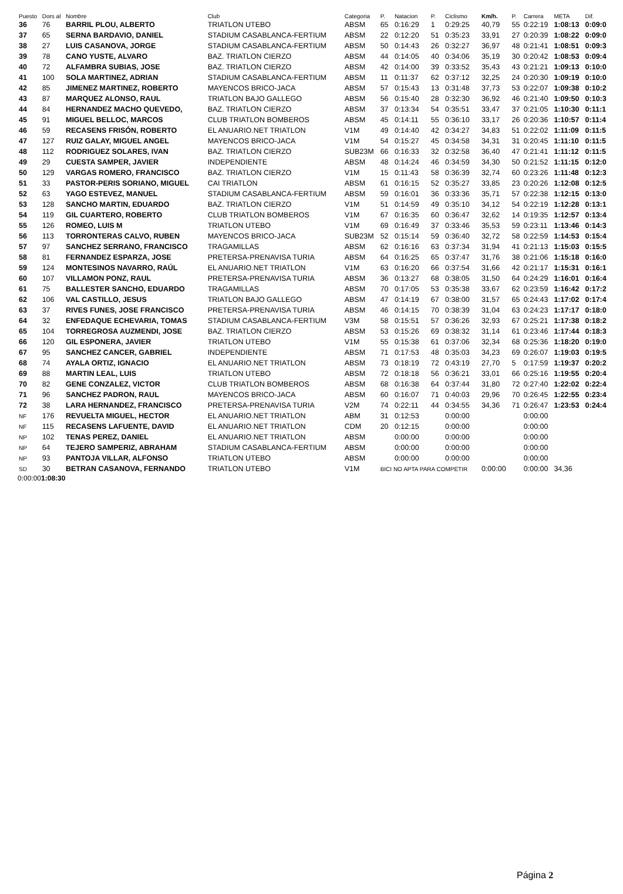| Puesto | Dors al | Nombre | Club | Categoria | P. | Natacion | P. | Ciclismo | Km/h. | P. | Carrera | META | Dif. |
| --- | --- | --- | --- | --- | --- | --- | --- | --- | --- | --- | --- | --- | --- |
| 36 | 76 | BARRIL PLOU, ALBERTO | TRIATLON UTEBO | ABSM | 65 | 0:16:29 | 1 | 0:29:25 | 40,79 | 55 | 0:22:19 | 1:08:13 | 0:09:0 |
| 37 | 65 | SERNA BARDAVIO, DANIEL | STADIUM CASABLANCA-FERTIUM | ABSM | 22 | 0:12:20 | 51 | 0:35:23 | 33,91 | 27 | 0:20:39 | 1:08:22 | 0:09:0 |
| 38 | 27 | LUIS CASANOVA, JORGE | STADIUM CASABLANCA-FERTIUM | ABSM | 50 | 0:14:43 | 26 | 0:32:27 | 36,97 | 48 | 0:21:41 | 1:08:51 | 0:09:3 |
| 39 | 78 | CANO YUSTE, ALVARO | BAZ. TRIATLON CIERZO | ABSM | 44 | 0:14:05 | 40 | 0:34:06 | 35,19 | 30 | 0:20:42 | 1:08:53 | 0:09:4 |
| 40 | 72 | ALFAMBRA SUBIAS, JOSE | BAZ. TRIATLON CIERZO | ABSM | 42 | 0:14:00 | 39 | 0:33:52 | 35,43 | 43 | 0:21:21 | 1:09:13 | 0:10:0 |
| 41 | 100 | SOLA MARTINEZ, ADRIAN | STADIUM CASABLANCA-FERTIUM | ABSM | 11 | 0:11:37 | 62 | 0:37:12 | 32,25 | 24 | 0:20:30 | 1:09:19 | 0:10:0 |
| 42 | 85 | JIMENEZ MARTINEZ, ROBERTO | MAYENCOS BRICO-JACA | ABSM | 57 | 0:15:43 | 13 | 0:31:48 | 37,73 | 53 | 0:22:07 | 1:09:38 | 0:10:2 |
| 43 | 87 | MARQUEZ ALONSO, RAUL | TRIATLON BAJO GALLEGO | ABSM | 56 | 0:15:40 | 28 | 0:32:30 | 36,92 | 46 | 0:21:40 | 1:09:50 | 0:10:3 |
| 44 | 84 | HERNANDEZ MACHO QUEVEDO, | BAZ. TRIATLON CIERZO | ABSM | 37 | 0:13:34 | 54 | 0:35:51 | 33,47 | 37 | 0:21:05 | 1:10:30 | 0:11:1 |
| 45 | 91 | MIGUEL BELLOC, MARCOS | CLUB TRIATLON BOMBEROS | ABSM | 45 | 0:14:11 | 55 | 0:36:10 | 33,17 | 26 | 0:20:36 | 1:10:57 | 0:11:4 |
| 46 | 59 | RECASENS FRISÓN, ROBERTO | EL ANUARIO.NET TRIATLON | V1M | 49 | 0:14:40 | 42 | 0:34:27 | 34,83 | 51 | 0:22:02 | 1:11:09 | 0:11:5 |
| 47 | 127 | RUIZ GALAY, MIGUEL ANGEL | MAYENCOS BRICO-JACA | V1M | 54 | 0:15:27 | 45 | 0:34:58 | 34,31 | 31 | 0:20:45 | 1:11:10 | 0:11:5 |
| 48 | 112 | RODRIGUEZ SOLARES, IVAN | BAZ. TRIATLON CIERZO | SUB23M | 66 | 0:16:33 | 32 | 0:32:58 | 36,40 | 47 | 0:21:41 | 1:11:12 | 0:11:5 |
| 49 | 29 | CUESTA SAMPER, JAVIER | INDEPENDIENTE | ABSM | 48 | 0:14:24 | 46 | 0:34:59 | 34,30 | 50 | 0:21:52 | 1:11:15 | 0:12:0 |
| 50 | 129 | VARGAS ROMERO, FRANCISCO | BAZ. TRIATLON CIERZO | V1M | 15 | 0:11:43 | 58 | 0:36:39 | 32,74 | 60 | 0:23:26 | 1:11:48 | 0:12:3 |
| 51 | 33 | PASTOR-PERIS SORIANO, MIGUEL | CAI TRIATLON | ABSM | 61 | 0:16:15 | 52 | 0:35:27 | 33,85 | 23 | 0:20:26 | 1:12:08 | 0:12:5 |
| 52 | 63 | YAGO ESTEVEZ, MANUEL | STADIUM CASABLANCA-FERTIUM | ABSM | 59 | 0:16:01 | 36 | 0:33:36 | 35,71 | 57 | 0:22:38 | 1:12:15 | 0:13:0 |
| 53 | 128 | SANCHO MARTIN, EDUARDO | BAZ. TRIATLON CIERZO | V1M | 51 | 0:14:59 | 49 | 0:35:10 | 34,12 | 54 | 0:22:19 | 1:12:28 | 0:13:1 |
| 54 | 119 | GIL CUARTERO, ROBERTO | CLUB TRIATLON BOMBEROS | V1M | 67 | 0:16:35 | 60 | 0:36:47 | 32,62 | 14 | 0:19:35 | 1:12:57 | 0:13:4 |
| 55 | 126 | ROMEO, LUIS M | TRIATLON UTEBO | V1M | 69 | 0:16:49 | 37 | 0:33:46 | 35,53 | 59 | 0:23:11 | 1:13:46 | 0:14:3 |
| 56 | 113 | TORRONTERAS CALVO, RUBEN | MAYENCOS BRICO-JACA | SUB23M | 52 | 0:15:14 | 59 | 0:36:40 | 32,72 | 58 | 0:22:59 | 1:14:53 | 0:15:4 |
| 57 | 97 | SANCHEZ SERRANO, FRANCISCO | TRAGAMILLAS | ABSM | 62 | 0:16:16 | 63 | 0:37:34 | 31,94 | 41 | 0:21:13 | 1:15:03 | 0:15:5 |
| 58 | 81 | FERNANDEZ ESPARZA, JOSE | PRETERSA-PRENAVISA TURIA | ABSM | 64 | 0:16:25 | 65 | 0:37:47 | 31,76 | 38 | 0:21:06 | 1:15:18 | 0:16:0 |
| 59 | 124 | MONTESINOS NAVARRO, RAÚL | EL ANUARIO.NET TRIATLON | V1M | 63 | 0:16:20 | 66 | 0:37:54 | 31,66 | 42 | 0:21:17 | 1:15:31 | 0:16:1 |
| 60 | 107 | VILLAMON PONZ, RAUL | PRETERSA-PRENAVISA TURIA | ABSM | 36 | 0:13:27 | 68 | 0:38:05 | 31,50 | 64 | 0:24:29 | 1:16:01 | 0:16:4 |
| 61 | 75 | BALLESTER SANCHO, EDUARDO | TRAGAMILLAS | ABSM | 70 | 0:17:05 | 53 | 0:35:38 | 33,67 | 62 | 0:23:59 | 1:16:42 | 0:17:2 |
| 62 | 106 | VAL CASTILLO, JESUS | TRIATLON BAJO GALLEGO | ABSM | 47 | 0:14:19 | 67 | 0:38:00 | 31,57 | 65 | 0:24:43 | 1:17:02 | 0:17:4 |
| 63 | 37 | RIVES FUNES, JOSE FRANCISCO | PRETERSA-PRENAVISA TURIA | ABSM | 46 | 0:14:15 | 70 | 0:38:39 | 31,04 | 63 | 0:24:23 | 1:17:17 | 0:18:0 |
| 64 | 32 | ENFEDAQUE ECHEVARIA, TOMAS | STADIUM CASABLANCA-FERTIUM | V3M | 58 | 0:15:51 | 57 | 0:36:26 | 32,93 | 67 | 0:25:21 | 1:17:38 | 0:18:2 |
| 65 | 104 | TORREGROSA AUZMENDI, JOSE | BAZ. TRIATLON CIERZO | ABSM | 53 | 0:15:26 | 69 | 0:38:32 | 31,14 | 61 | 0:23:46 | 1:17:44 | 0:18:3 |
| 66 | 120 | GIL ESPONERA, JAVIER | TRIATLON UTEBO | V1M | 55 | 0:15:38 | 61 | 0:37:06 | 32,34 | 68 | 0:25:36 | 1:18:20 | 0:19:0 |
| 67 | 95 | SANCHEZ CANCER, GABRIEL | INDEPENDIENTE | ABSM | 71 | 0:17:53 | 48 | 0:35:03 | 34,23 | 69 | 0:26:07 | 1:19:03 | 0:19:5 |
| 68 | 74 | AYALA ORTIZ, IGNACIO | EL ANUARIO.NET TRIATLON | ABSM | 73 | 0:18:19 | 72 | 0:43:19 | 27,70 | 5 | 0:17:59 | 1:19:37 | 0:20:2 |
| 69 | 88 | MARTIN LEAL, LUIS | TRIATLON UTEBO | ABSM | 72 | 0:18:18 | 56 | 0:36:21 | 33,01 | 66 | 0:25:16 | 1:19:55 | 0:20:4 |
| 70 | 82 | GENE CONZALEZ, VICTOR | CLUB TRIATLON BOMBEROS | ABSM | 68 | 0:16:38 | 64 | 0:37:44 | 31,80 | 72 | 0:27:40 | 1:22:02 | 0:22:4 |
| 71 | 96 | SANCHEZ PADRON, RAUL | MAYENCOS BRICO-JACA | ABSM | 60 | 0:16:07 | 71 | 0:40:03 | 29,96 | 70 | 0:26:45 | 1:22:55 | 0:23:4 |
| 72 | 38 | LARA HERNANDEZ, FRANCISCO | PRETERSA-PRENAVISA TURIA | V2M | 74 | 0:22:11 | 44 | 0:34:55 | 34,36 | 71 | 0:26:47 | 1:23:53 | 0:24:4 |
| NF | 176 | REVUELTA MIGUEL, HECTOR | EL ANUARIO.NET TRIATLON | ABM | 31 | 0:12:53 | | 0:00:00 | | | 0:00:00 | | |
| NF | 115 | RECASENS LAFUENTE, DAVID | EL ANUARIO.NET TRIATLON | CDM | 20 | 0:12:15 | | 0:00:00 | | | 0:00:00 | | |
| NP | 102 | TENAS PEREZ, DANIEL | EL ANUARIO.NET TRIATLON | ABSM | | 0:00:00 | | 0:00:00 | | | 0:00:00 | | |
| NP | 64 | TEJERO SAMPERIZ, ABRAHAM | STADIUM CASABLANCA-FERTIUM | ABSM | | 0:00:00 | | 0:00:00 | | | 0:00:00 | | |
| NP | 93 | PANTOJA VILLAR, ALFONSO | TRIATLON UTEBO | ABSM | | 0:00:00 | | 0:00:00 | | | 0:00:00 | | |
| SD | 30 | BETRAN CASANOVA, FERNANDO | TRIATLON UTEBO | V1M | BICI NO APTA PARA COMPETIR | | | | 0:00:00 | | 0:00:00 | 34,36 | |
0:00:001:08:30
Página 2